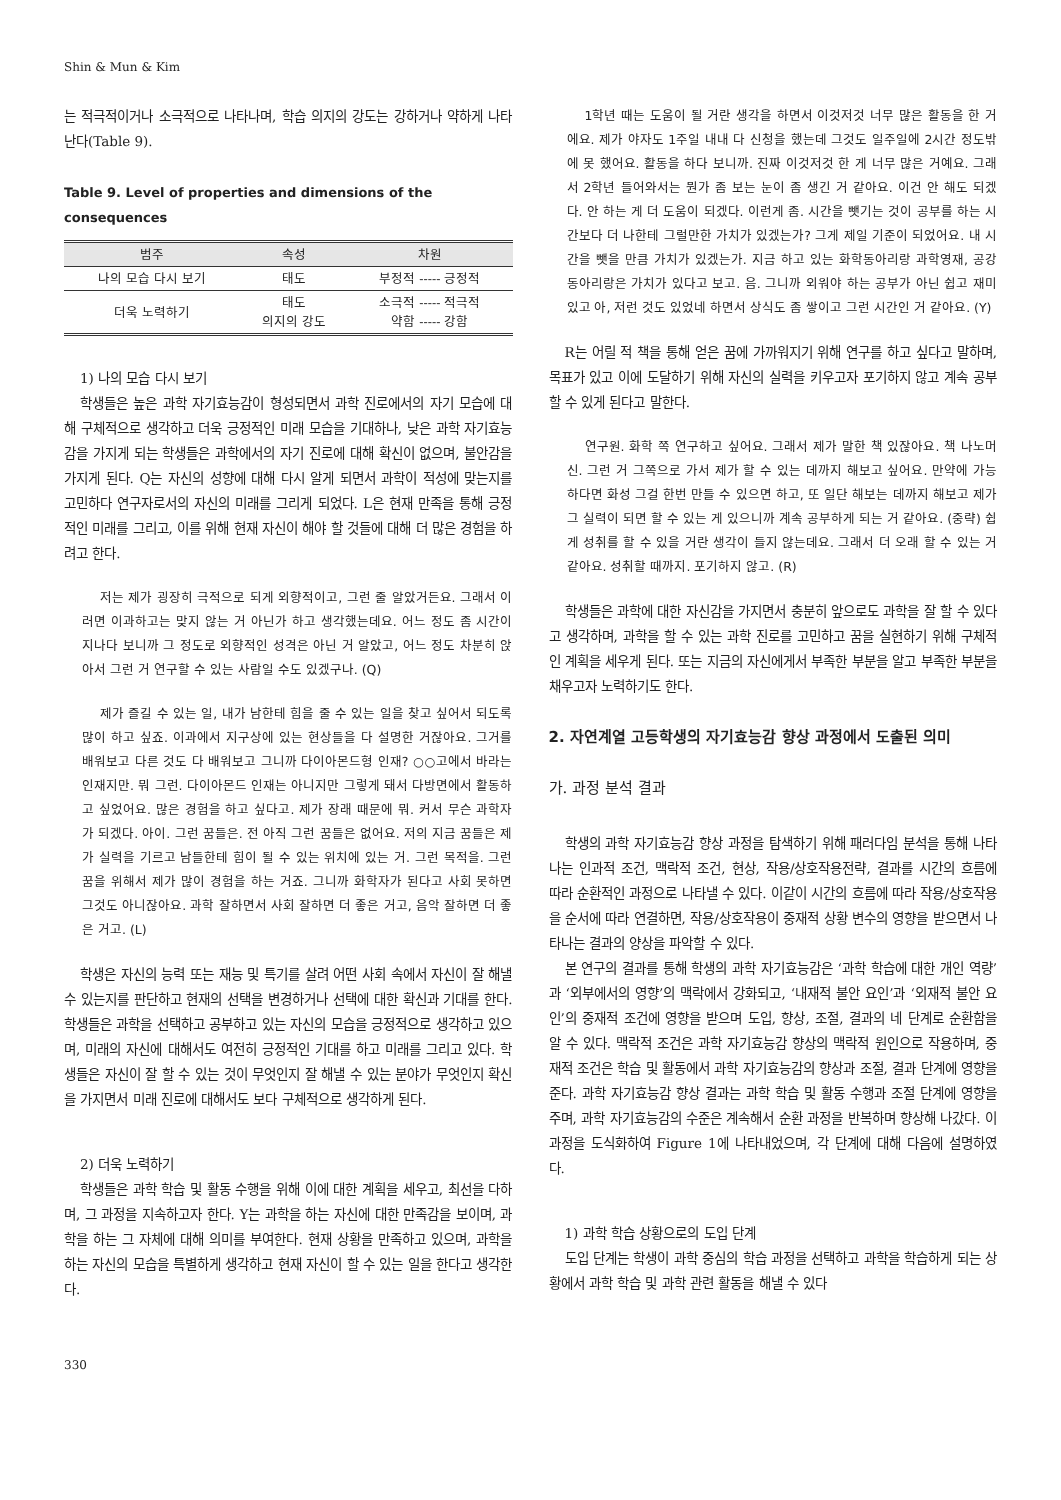Shin & Mun & Kim
는 적극적이거나 소극적으로 나타나며, 학습 의지의 강도는 강하거나 약하게 나타난다(Table 9).
Table 9. Level of properties and dimensions of the consequences
| 범주 | 속성 | 차원 |
| --- | --- | --- |
| 나의 모습 다시 보기 | 태도 | 부정적 ----- 긍정적 |
| 더욱 노력하기 | 태도 의지의 강도 | 소극적 ----- 적극적 약함 ----- 강함 |
1) 나의 모습 다시 보기
학생들은 높은 과학 자기효능감이 형성되면서 과학 진로에서의 자기 모습에 대해 구체적으로 생각하고 더욱 긍정적인 미래 모습을 기대하나, 낮은 과학 자기효능감을 가지게 되는 학생들은 과학에서의 자기 진로에 대해 확신이 없으며, 불안감을 가지게 된다. Q는 자신의 성향에 대해 다시 알게 되면서 과학이 적성에 맞는지를 고민하다 연구자로서의 자신의 미래를 그리게 되었다. L은 현재 만족을 통해 긍정적인 미래를 그리고, 이를 위해 현재 자신이 해야 할 것들에 대해 더 많은 경험을 하려고 한다.
저는 제가 굉장히 극적으로 되게 외향적이고, 그런 줄 알았거든요. 그래서 이러면 이과하고는 맞지 않는 거 아닌가 하고 생각했는데요. 어느 정도 좀 시간이 지나다 보니까 그 정도로 외향적인 성격은 아닌 거 알았고, 어느 정도 차분히 앉아서 그런 거 연구할 수 있는 사람일 수도 있겠구나. (Q)
제가 즐길 수 있는 일, 내가 남한테 힘을 줄 수 있는 일을 찾고 싶어서 되도록 많이 하고 싶죠. 이과에서 지구상에 있는 현상들을 다 설명한 거잖아요. 그거를 배워보고 다른 것도 다 배워보고 그니까 다이아몬드형 인재? ○○고에서 바라는 인재지만. 뭐 그런. 다이아몬드 인재는 아니지만 그렇게 돼서 다방면에서 활동하고 싶었어요. 많은 경험을 하고 싶다고. 제가 장래 때문에 뭐. 커서 무슨 과학자가 되겠다. 아이. 그런 꿈들은. 전 아직 그런 꿈들은 없어요. 저의 지금 꿈들은 제가 실력을 기르고 남들한테 힘이 될 수 있는 위치에 있는 거. 그런 목적을. 그런 꿈을 위해서 제가 많이 경험을 하는 거죠. 그니까 화학자가 된다고 사회 못하면 그것도 아니잖아요. 과학 잘하면서 사회 잘하면 더 좋은 거고, 음악 잘하면 더 좋은 거고. (L)
학생은 자신의 능력 또는 재능 및 특기를 살려 어떤 사회 속에서 자신이 잘 해낼 수 있는지를 판단하고 현재의 선택을 변경하거나 선택에 대한 확신과 기대를 한다. 학생들은 과학을 선택하고 공부하고 있는 자신의 모습을 긍정적으로 생각하고 있으며, 미래의 자신에 대해서도 여전히 긍정적인 기대를 하고 미래를 그리고 있다. 학생들은 자신이 잘 할 수 있는 것이 무엇인지 잘 해낼 수 있는 분야가 무엇인지 확신을 가지면서 미래 진로에 대해서도 보다 구체적으로 생각하게 된다.
2) 더욱 노력하기
학생들은 과학 학습 및 활동 수행을 위해 이에 대한 계획을 세우고, 최선을 다하며, 그 과정을 지속하고자 한다. Y는 과학을 하는 자신에 대한 만족감을 보이며, 과학을 하는 그 자체에 대해 의미를 부여한다. 현재 상황을 만족하고 있으며, 과학을 하는 자신의 모습을 특별하게 생각하고 현재 자신이 할 수 있는 일을 한다고 생각한다.
1학년 때는 도움이 될 거란 생각을 하면서 이것저것 너무 많은 활동을 한 거에요. 제가 야자도 1주일 내내 다 신청을 했는데 그것도 일주일에 2시간 정도밖에 못 했어요. 활동을 하다 보니까. 진짜 이것저것 한 게 너무 많은 거예요. 그래서 2학년 들어와서는 뭔가 좀 보는 눈이 좀 생긴 거 같아요. 이건 안 해도 되겠다. 안 하는 게 더 도움이 되겠다. 이런게 좀. 시간을 뺏기는 것이 공부를 하는 시간보다 더 나한테 그럴만한 가치가 있겠는가? 그게 제일 기준이 되었어요. 내 시간을 뺏을 만큼 가치가 있겠는가. 지금 하고 있는 화학동아리랑 과학영재, 공강동아리랑은 가치가 있다고 보고. 음. 그니까 외워야 하는 공부가 아닌 쉽고 재미있고 아, 저런 것도 있었네 하면서 상식도 좀 쌓이고 그런 시간인 거 같아요. (Y)
R는 어릴 적 책을 통해 얻은 꿈에 가까워지기 위해 연구를 하고 싶다고 말하며, 목표가 있고 이에 도달하기 위해 자신의 실력을 키우고자 포기하지 않고 계속 공부할 수 있게 된다고 말한다.
연구원. 화학 쪽 연구하고 싶어요. 그래서 제가 말한 책 있잖아요. 책 나노머신. 그런 거 그쪽으로 가서 제가 할 수 있는 데까지 해보고 싶어요. 만약에 가능하다면 화성 그걸 한번 만들 수 있으면 하고, 또 일단 해보는 데까지 해보고 제가 그 실력이 되면 할 수 있는 게 있으니까 계속 공부하게 되는 거 같아요. (중략) 쉽게 성취를 할 수 있을 거란 생각이 들지 않는데요. 그래서 더 오래 할 수 있는 거 같아요. 성취할 때까지. 포기하지 않고. (R)
학생들은 과학에 대한 자신감을 가지면서 충분히 앞으로도 과학을 잘 할 수 있다고 생각하며, 과학을 할 수 있는 과학 진로를 고민하고 꿈을 실현하기 위해 구체적인 계획을 세우게 된다. 또는 지금의 자신에게서 부족한 부분을 알고 부족한 부분을 채우고자 노력하기도 한다.
2. 자연계열 고등학생의 자기효능감 향상 과정에서 도출된 의미
가. 과정 분석 결과
학생의 과학 자기효능감 향상 과정을 탐색하기 위해 패러다임 분석을 통해 나타나는 인과적 조건, 맥락적 조건, 현상, 작용/상호작용전략, 결과를 시간의 흐름에 따라 순환적인 과정으로 나타낼 수 있다. 이같이 시간의 흐름에 따라 작용/상호작용을 순서에 따라 연결하면, 작용/상호작용이 중재적 상황 변수의 영향을 받으면서 나타나는 결과의 양상을 파악할 수 있다.
본 연구의 결과를 통해 학생의 과학 자기효능감은 ‘과학 학습에 대한 개인 역량’과 ‘외부에서의 영향’의 맥락에서 강화되고, ‘내재적 불안 요인’과 ‘외재적 불안 요인’의 중재적 조건에 영향을 받으며 도입, 향상, 조절, 결과의 네 단계로 순환함을 알 수 있다. 맥락적 조건은 과학 자기효능감 향상의 맥락적 원인으로 작용하며, 중재적 조건은 학습 및 활동에서 과학 자기효능감의 향상과 조절, 결과 단계에 영향을 준다. 과학 자기효능감 향상 결과는 과학 학습 및 활동 수행과 조절 단계에 영향을 주며, 과학 자기효능감의 수준은 계속해서 순환 과정을 반복하며 향상해 나갔다. 이 과정을 도식화하여 Figure 1에 나타내었으며, 각 단계에 대해 다음에 설명하였다.
1) 과학 학습 상황으로의 도입 단계
도입 단계는 학생이 과학 중심의 학습 과정을 선택하고 과학을 학습하게 되는 상황에서 과학 학습 및 과학 관련 활동을 해낼 수 있다
330